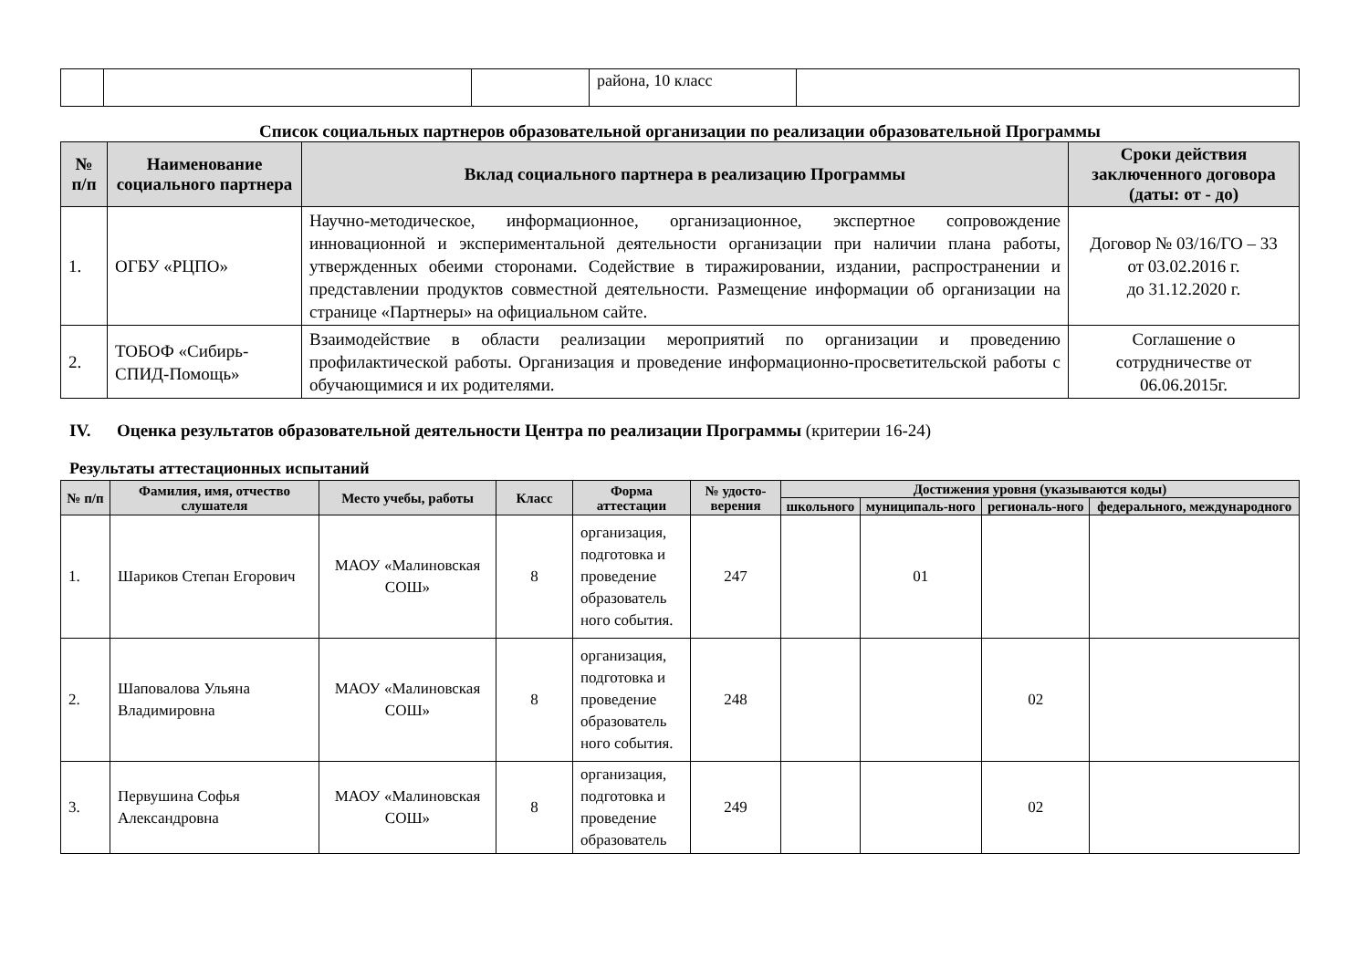| | | | района, 10 класс | |
Список социальных партнеров образовательной организации по реализации образовательной Программы
| № п/п | Наименование социального партнера | Вклад социального партнера в реализацию Программы | Сроки действия заключенного договора (даты: от - до) |
| --- | --- | --- | --- |
| 1. | ОГБУ «РЦПО» | Научно-методическое, информационное, организационное, экспертное сопровождение инновационной и экспериментальной деятельности организации при наличии плана работы, утвержденных обеими сторонами. Содействие в тиражировании, издании, распространении и представлении продуктов совместной деятельности. Размещение информации об организации на странице «Партнеры» на официальном сайте. | Договор № 03/16/ГО – 33 от 03.02.2016 г. до 31.12.2020 г. |
| 2. | ТОБОФ «Сибирь-СПИД-Помощь» | Взаимодействие в области реализации мероприятий по организации и проведению профилактической работы. Организация и проведение информационно-просветительской работы с обучающимися и их родителями. | Соглашение о сотрудничестве от 06.06.2015г. |
IV. Оценка результатов образовательной деятельности Центра по реализации Программы (критерии 16-24)
Результаты аттестационных испытаний
| № п/п | Фамилия, имя, отчество слушателя | Место учебы, работы | Класс | Форма аттестации | № удосто-верения | Достижения уровня (указываются коды) | | | |
| --- | --- | --- | --- | --- | --- | --- | --- | --- | --- |
| | | | | | | школьного | муниципаль-ного | региональ-ного | федерального, международного |
| 1. | Шариков Степан Егорович | МАОУ «Малиновская СОШ» | 8 | организация, подготовка и проведение образователь ного события. | 247 | | 01 | | |
| 2. | Шаповалова Ульяна Владимировна | МАОУ «Малиновская СОШ» | 8 | организация, подготовка и проведение образователь ного события. | 248 | | | 02 | |
| 3. | Первушина Софья Александровна | МАОУ «Малиновская СОШ» | 8 | организация, подготовка и проведение образователь | 249 | | | 02 | |